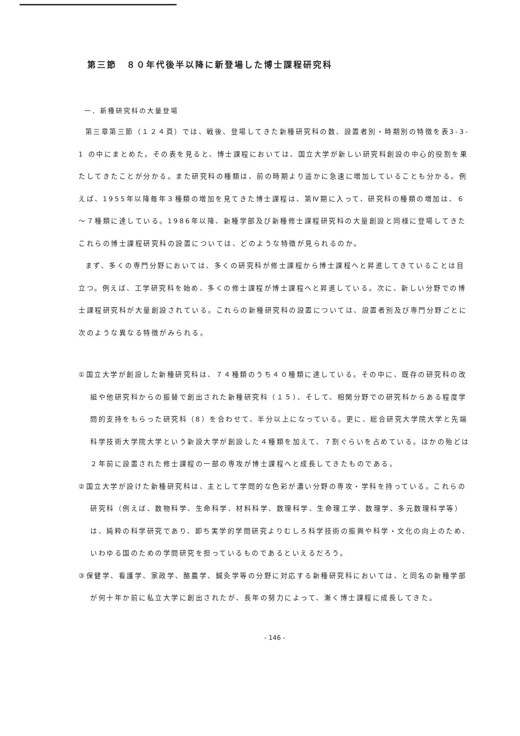第三節　８０年代後半以降に新登場した博士課程研究科
一．新種研究科の大量登場
第三章第三節（１２４頁）では、戦後、登場してきた新種研究科の数、設置者別・時期別の特徴を表3-3-1 の中にまとめた。その表を見ると、博士課程においては、国立大学が新しい研究科創設の中心的役割を果たしてきたことが分かる。また研究科の種類は、前の時期より遥かに急速に増加していることも分かる。例えば、1955年以降毎年３種類の増加を見てきた博士課程は、第Ⅳ期に入って、研究科の種類の増加は、６～７種類に達している。1986年以降、新種学部及び新種修士課程研究科の大量創設と同様に登場してきたこれらの博士課程研究科の設置については、どのような特徴が見られるのか。
まず、多くの専門分野においては、多くの研究科が修士課程から博士課程へと昇進してきていることは目立つ。例えば、工学研究科を始め、多くの修士課程が博士課程へと昇進している。次に、新しい分野での博士課程研究科が大量創設されている。これらの新種研究科の設置については、設置者別及び専門分野ごとに次のような異なる特徴がみられる。
①国立大学が創設した新種研究科は、７４種類のうち４０種類に達している。その中に、既存の研究科の改組や他研究科からの振替で創出された新種研究科（１５）、そして、相関分野での研究科からある程度学問的支持をもらった研究科（8）を合わせて、半分以上になっている。更に、総合研究大学院大学と先端科学技術大学院大学という新設大学が創設した４種類を加えて、７割ぐらいを占めている。ほかの殆どは２年前に設置された修士課程の一部の専攻が博士課程へと成長してきたものである。
②国立大学が設けた新種研究科は、主として学問的な色彩が濃い分野の専攻・学科を持っている。これらの研究科（例えば、数物科学、生命科学、材料科学、数理科学、生命理工学、数理学、多元数理科学等）は、純粋の科学研究であり、即ち実学的学問研究よりむしろ科学技術の振興や科学・文化の向上のため、いわゆる国のための学問研究を担っているものであるといえるだろう。
③保健学、看護学、家政学、酪農学、鍼灸学等の分野に対応する新種研究科においては、と同名の新種学部が何十年か前に私立大学に創出されたが、長年の努力によって、漸く博士課程に成長してきた。
- 146 -